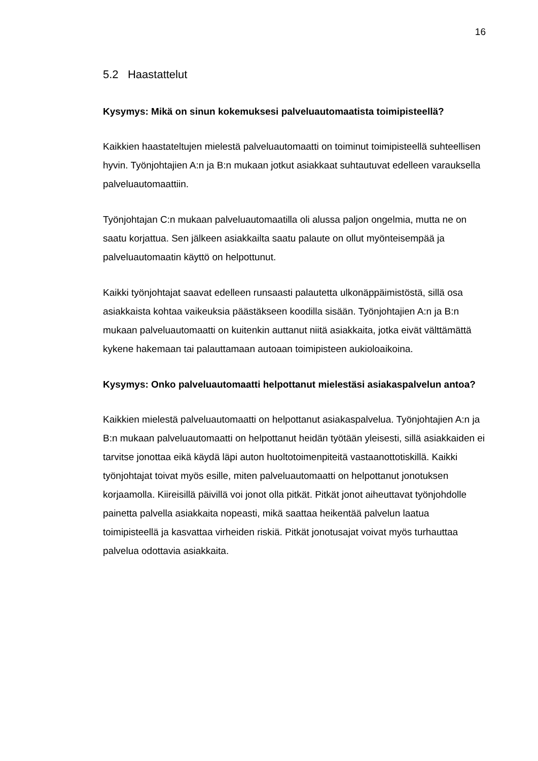16
5.2 Haastattelut
Kysymys: Mikä on sinun kokemuksesi palveluautomaatista toimipisteellä?
Kaikkien haastateltujen mielestä palveluautomaatti on toiminut toimipisteellä suhteellisen hyvin. Työnjohtajien A:n ja B:n mukaan jotkut asiakkaat suhtautuvat edelleen varauksella palveluautomaattiin.
Työnjohtajan C:n mukaan palveluautomaatilla oli alussa paljon ongelmia, mutta ne on saatu korjattua. Sen jälkeen asiakkailta saatu palaute on ollut myönteisempää ja palveluautomaatin käyttö on helpottunut.
Kaikki työnjohtajat saavat edelleen runsaasti palautetta ulkonäppäimistöstä, sillä osa asiakkaista kohtaa vaikeuksia päästäkseen koodilla sisään. Työnjohtajien A:n ja B:n mukaan palveluautomaatti on kuitenkin auttanut niitä asiakkaita, jotka eivät välttämättä kykene hakemaan tai palauttamaan autoaan toimipisteen aukioloaikoina.
Kysymys: Onko palveluautomaatti helpottanut mielestäsi asiakaspalvelun antoa?
Kaikkien mielestä palveluautomaatti on helpottanut asiakaspalvelua. Työnjohtajien A:n ja B:n mukaan palveluautomaatti on helpottanut heidän työtään yleisesti, sillä asiakkaiden ei tarvitse jonottaa eikä käydä läpi auton huoltotoimenpiteitä vastaanottotiskillä. Kaikki työnjohtajat toivat myös esille, miten palveluautomaatti on helpottanut jonotuksen korjaamolla. Kiireisillä päivillä voi jonot olla pitkät. Pitkät jonot aiheuttavat työnjohdolle painetta palvella asiakkaita nopeasti, mikä saattaa heikentää palvelun laatua toimipisteellä ja kasvattaa virheiden riskiä. Pitkät jonotusajat voivat myös turhauttaa palvelua odottavia asiakkaita.